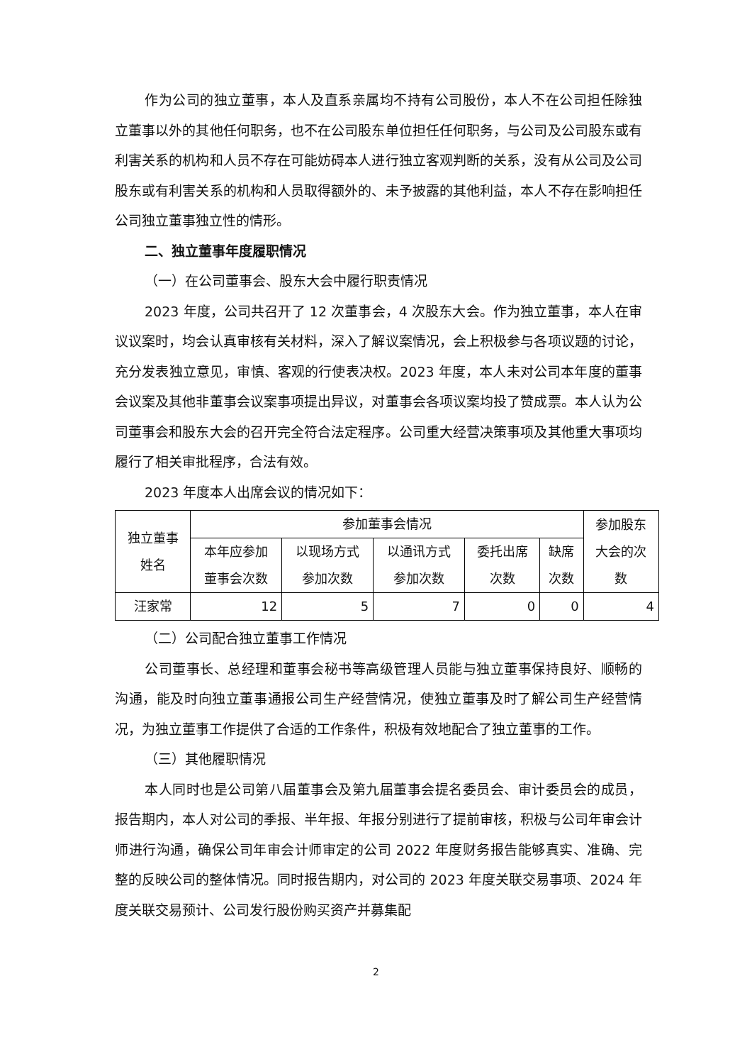作为公司的独立董事，本人及直系亲属均不持有公司股份，本人不在公司担任除独立董事以外的其他任何职务，也不在公司股东单位担任任何职务，与公司及公司股东或有利害关系的机构和人员不存在可能妨碍本人进行独立客观判断的关系，没有从公司及公司股东或有利害关系的机构和人员取得额外的、未予披露的其他利益，本人不存在影响担任公司独立董事独立性的情形。
二、独立董事年度履职情况
（一）在公司董事会、股东大会中履行职责情况
2023 年度，公司共召开了 12 次董事会，4 次股东大会。作为独立董事，本人在审议议案时，均会认真审核有关材料，深入了解议案情况，会上积极参与各项议题的讨论，充分发表独立意见，审慎、客观的行使表决权。2023 年度，本人未对公司本年度的董事会议案及其他非董事会议案事项提出异议，对董事会各项议案均投了赞成票。本人认为公司董事会和股东大会的召开完全符合法定程序。公司重大经营决策事项及其他重大事项均履行了相关审批程序，合法有效。
2023 年度本人出席会议的情况如下：
| 独立董事 姓名 | 参加董事会情况 | | | | | 参加股东 大会的次 数 |
| | 本年应参加 董事会次数 | 以现场方式 参加次数 | 以通讯方式 参加次数 | 委托出席 次数 | 缺席 次数 | |
| 汪家常 | 12 | 5 | 7 | 0 | 0 | 4 |
（二）公司配合独立董事工作情况
公司董事长、总经理和董事会秘书等高级管理人员能与独立董事保持良好、顺畅的沟通，能及时向独立董事通报公司生产经营情况，使独立董事及时了解公司生产经营情况，为独立董事工作提供了合适的工作条件，积极有效地配合了独立董事的工作。
（三）其他履职情况
本人同时也是公司第八届董事会及第九届董事会提名委员会、审计委员会的成员，报告期内，本人对公司的季报、半年报、年报分别进行了提前审核，积极与公司年审会计师进行沟通，确保公司年审会计师审定的公司 2022 年度财务报告能够真实、准确、完整的反映公司的整体情况。同时报告期内，对公司的 2023 年度关联交易事项、2024 年度关联交易预计、公司发行股份购买资产并募集配
2